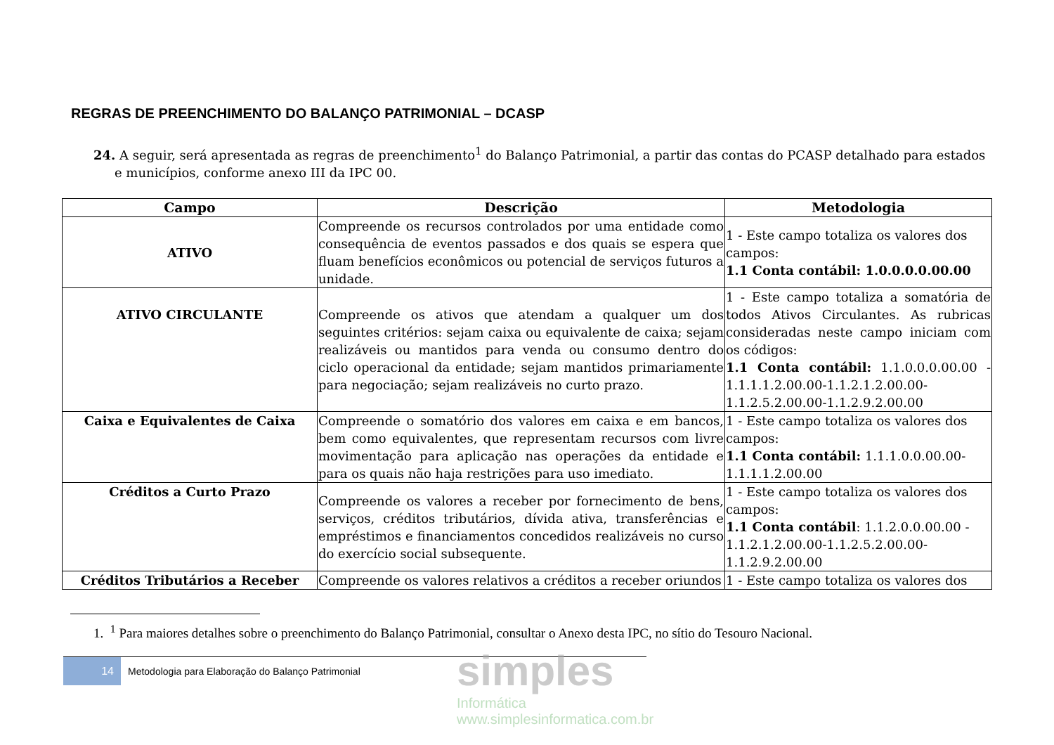REGRAS DE PREENCHIMENTO DO BALANÇO PATRIMONIAL – DCASP
24. A seguir, será apresentada as regras de preenchimento<sup>1</sup> do Balanço Patrimonial, a partir das contas do PCASP detalhado para estados e municípios, conforme anexo III da IPC 00.
| Campo | Descrição | Metodologia |
| --- | --- | --- |
| ATIVO | Compreende os recursos controlados por uma entidade como consequência de eventos passados e dos quais se espera que fluam benefícios econômicos ou potencial de serviços futuros a unidade. | 1 - Este campo totaliza os valores dos campos: 1.1 Conta contábil: 1.0.0.0.0.00.00 |
| ATIVO CIRCULANTE | Compreende os ativos que atendam a qualquer um dos seguintes critérios: sejam caixa ou equivalente de caixa; sejam realizáveis ou mantidos para venda ou consumo dentro do ciclo operacional da entidade; sejam mantidos primariamente para negociação; sejam realizáveis no curto prazo. | 1 - Este campo totaliza a somatória de todos Ativos Circulantes. As rubricas consideradas neste campo iniciam com os códigos: 1.1 Conta contábil: 1.1.0.0.0.00.00 - 1.1.1.1.2.00.00-1.1.2.1.2.00.00- 1.1.2.5.2.00.00-1.1.2.9.2.00.00 |
| Caixa e Equivalentes de Caixa | Compreende o somatório dos valores em caixa e em bancos, bem como equivalentes, que representam recursos com livre movimentação para aplicação nas operações da entidade e para os quais não haja restrições para uso imediato. | 1 - Este campo totaliza os valores dos campos: 1.1 Conta contábil: 1.1.1.0.0.00.00- 1.1.1.1.2.00.00 |
| Créditos a Curto Prazo | Compreende os valores a receber por fornecimento de bens, serviços, créditos tributários, dívida ativa, transferências e empréstimos e financiamentos concedidos realizáveis no curso do exercício social subsequente. | 1 - Este campo totaliza os valores dos campos: 1.1 Conta contábil : 1.1.2.0.0.00.00 - 1.1.2.1.2.00.00-1.1.2.5.2.00.00- 1.1.2.9.2.00.00 |
| Créditos Tributários a Receber | Compreende os valores relativos a créditos a receber oriundos | 1 - Este campo totaliza os valores dos |
1. <sup>1</sup> Para maiores detalhes sobre o preenchimento do Balanço Patrimonial, consultar o Anexo desta IPC, no sítio do Tesouro Nacional.
14
Metodologia para Elaboração do Balanço Patrimonial
simples
Informática
www.simplesinformatica.com.br